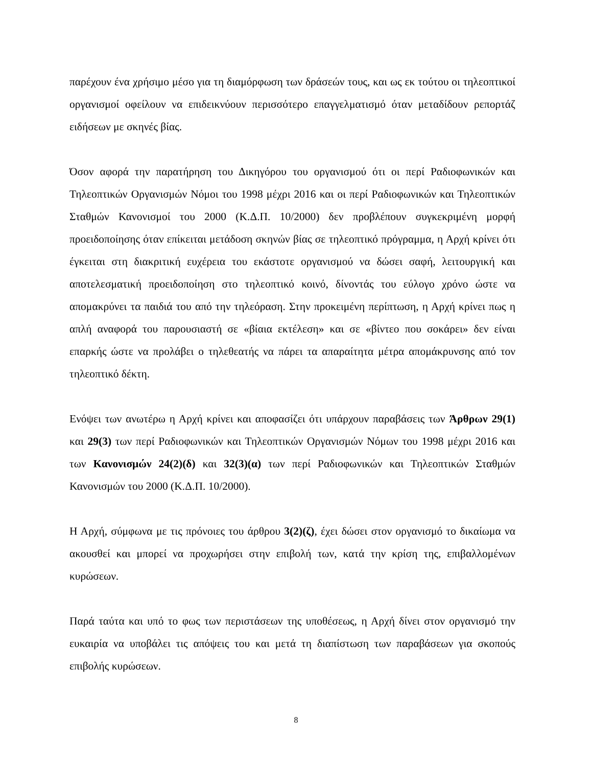παρέχουν ένα χρήσιμο μέσο για τη διαμόρφωση των δράσεών τους, και ως εκ τούτου οι τηλεοπτικοί οργανισμοί οφείλουν να επιδεικνύουν περισσότερο επαγγελματισμό όταν μεταδίδουν ρεπορτάζ ειδήσεων με σκηνές βίας.
Όσον αφορά την παρατήρηση του Δικηγόρου του οργανισμού ότι οι περί Ραδιοφωνικών και Τηλεοπτικών Οργανισμών Νόμοι του 1998 μέχρι 2016 και οι περί Ραδιοφωνικών και Τηλεοπτικών Σταθμών Κανονισμοί του 2000 (Κ.Δ.Π. 10/2000) δεν προβλέπουν συγκεκριμένη μορφή προειδοποίησης όταν επίκειται μετάδοση σκηνών βίας σε τηλεοπτικό πρόγραμμα, η Αρχή κρίνει ότι έγκειται στη διακριτική ευχέρεια του εκάστοτε οργανισμού να δώσει σαφή, λειτουργική και αποτελεσματική προειδοποίηση στο τηλεοπτικό κοινό, δίνοντάς του εύλογο χρόνο ώστε να απομακρύνει τα παιδιά του από την τηλεόραση. Στην προκειμένη περίπτωση, η Αρχή κρίνει πως η απλή αναφορά του παρουσιαστή σε «βίαια εκτέλεση» και σε «βίντεο που σοκάρει» δεν είναι επαρκής ώστε να προλάβει ο τηλεθεατής να πάρει τα απαραίτητα μέτρα απομάκρυνσης από τον τηλεοπτικό δέκτη.
Ενόψει των ανωτέρω η Αρχή κρίνει και αποφασίζει ότι υπάρχουν παραβάσεις των Άρθρων 29(1) και 29(3) των περί Ραδιοφωνικών και Τηλεοπτικών Οργανισμών Νόμων του 1998 μέχρι 2016 και των Κανονισμών 24(2)(δ) και 32(3)(α) των περί Ραδιοφωνικών και Τηλεοπτικών Σταθμών Κανονισμών του 2000 (Κ.Δ.Π. 10/2000).
Η Αρχή, σύμφωνα με τις πρόνοιες του άρθρου 3(2)(ζ), έχει δώσει στον οργανισμό το δικαίωμα να ακουσθεί και μπορεί να προχωρήσει στην επιβολή των, κατά την κρίση της, επιβαλλομένων κυρώσεων.
Παρά ταύτα και υπό το φως των περιστάσεων της υποθέσεως, η Αρχή δίνει στον οργανισμό την ευκαιρία να υποβάλει τις απόψεις του και μετά τη διαπίστωση των παραβάσεων για σκοπούς επιβολής κυρώσεων.
8